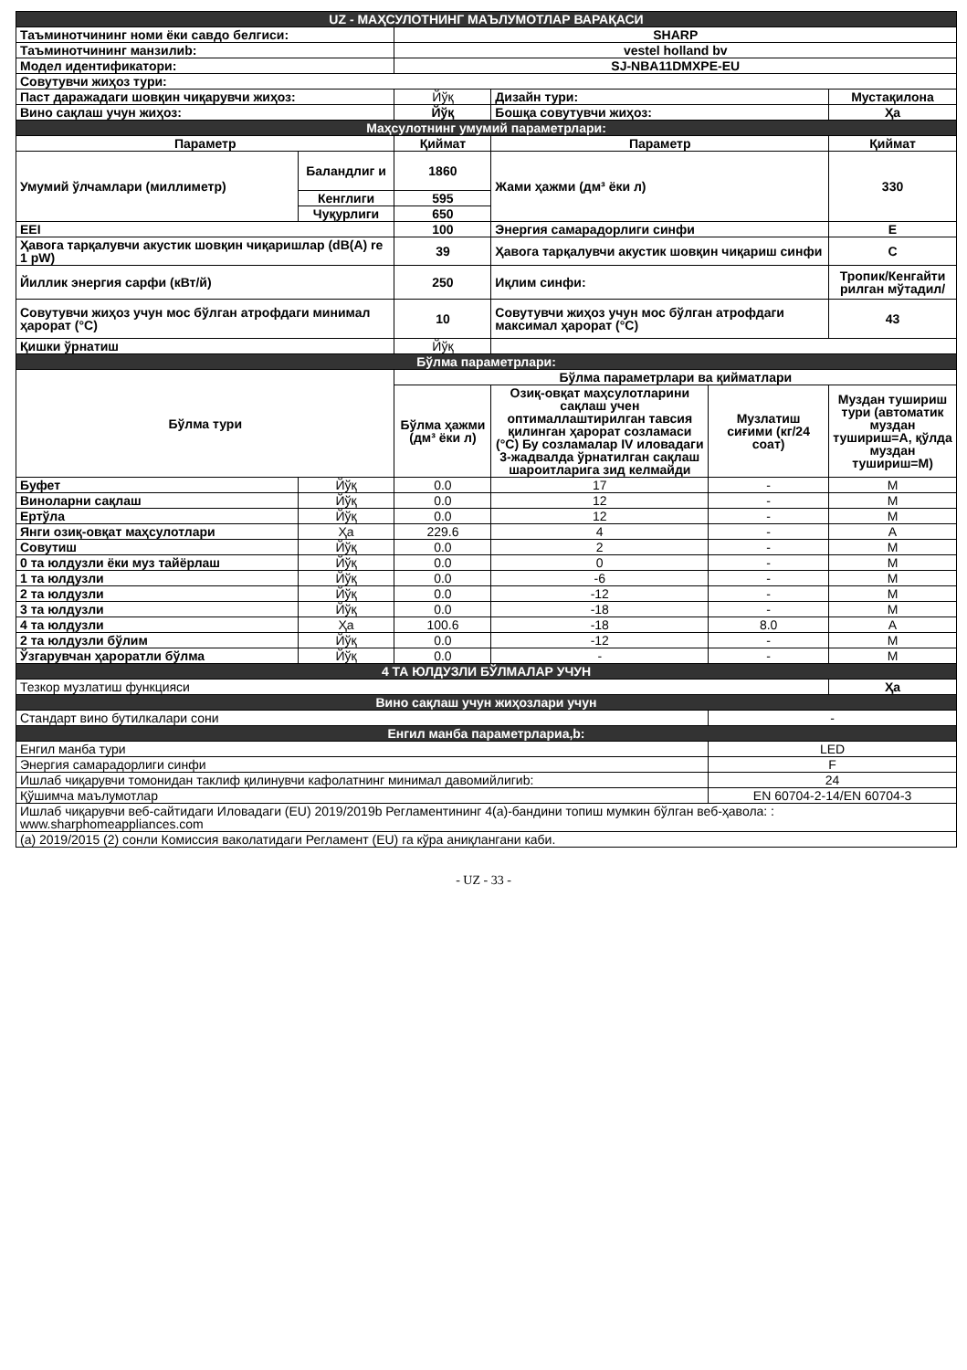| UZ - МАҲСУЛОТНИНГ МАЪЛУМОТЛАР ВАРАҚАСИ | | | | | |
| Таъминотчининг номи ёки савдо белгиси: | | SHARP | | | |
| Таъминотчининг манзилиb: | | vestel holland bv | | | |
| Модел идентификатори: | | SJ-NBA11DMXPE-EU | | | |
| Совутувчи жиҳоз тури: | | | | | |
| Паст даражадаги шовқин чиқарувчи жиҳоз: | | Йўқ | Дизайн тури: | | Мустақилона |
| Вино сақлаш учун жиҳоз: | | Йўқ | Бошқа совутувчи жиҳоз: | | Ҳа |
| Маҳсулотнинг умумий параметрлари: | | | | | |
| Параметр | | Қиймат | Параметр | | Қиймат |
| Умумий ўлчамлари (миллиметр) | Баландлиг и | 1860 | Жами ҳажми (дм³ ёки л) | | 330 |
| | Кенглиги | 595 | | | |
| | Чуқурлиги | 650 | | | |
| EEI | | 100 | Энергия самарадорлиги синфи | | E |
| Ҳавога тарқалувчи акустик шовқин чиқаришлар (dB(A) re 1 pW) | | 39 | Ҳавога тарқалувчи акустик шовқин чиқариш синфи | | C |
| Йиллик энергия сарфи (кВт/й) | | 250 | Иқлим синфи: | | Тропик/Кенгайти рилган мўтадил/ |
| Совутувчи жиҳоз учун мос бўлган атрофдаги минимал ҳарорат (°C) | | 10 | Совутувчи жиҳоз учун мос бўлган атрофдаги максимал ҳарорат (°C) | | 43 |
| Қишки ўрнатиш | | Йўқ | | | |
| Бўлма параметрлари: | | | | | |
| Бўлма тури | | Бўлма параметрлари ва қийматлари | | | |
| | | Бўлма ҳажми (дм³ ёки л) | Озиқ-овқат маҳсулотларини сақлаш учен оптималлаштирилган тавсия қилинган ҳарорат созламаси (°C) Бу созламалар IV иловадаги 3-жадвалда ўрнатилган сақлаш шароитларига зид келмайди | Музлатиш сиғими (кг/24 соат) | Муздан тушириш тури (автоматик муздан тушириш=A, қўлда муздан тушириш=M) |
| Буфет | Йўқ | 0.0 | 17 | - | M |
| Виноларни сақлаш | Йўқ | 0.0 | 12 | - | M |
| Ертўла | Йўқ | 0.0 | 12 | - | M |
| Янги озиқ-овқат маҳсулотлари | Ҳа | 229.6 | 4 | - | A |
| Совутиш | Йўқ | 0.0 | 2 | - | M |
| 0 та юлдузли ёки муз тайёрлаш | Йўқ | 0.0 | 0 | - | M |
| 1 та юлдузли | Йўқ | 0.0 | -6 | - | M |
| 2 та юлдузли | Йўқ | 0.0 | -12 | - | M |
| 3 та юлдузли | Йўқ | 0.0 | -18 | - | M |
| 4 та юлдузли | Ҳа | 100.6 | -18 | 8.0 | A |
| 2 та юлдузли бўлим | Йўқ | 0.0 | -12 | - | M |
| Ўзгарувчан ҳароратли бўлма | Йўқ | 0.0 | - | - | M |
| 4 ТА ЮЛДУЗЛИ БЎЛМАЛАР УЧУН | | | | | |
| Тезкор музлатиш функцияси | | | | | Ҳа |
| Вино сақлаш учун жиҳозлари учун | | | | | |
| Стандарт вино бутилкалари сони | | | | - | |
| Енгил манба параметрлариa,b: | | | | | |
| Енгил манба тури | | | | LED | |
| Энергия самарадорлиги синфи | | | | F | |
| Ишлаб чиқарувчи томонидан таклиф қилинувчи кафолатнинг минимал давомийлигиb: | | | | 24 | |
| Қўшимча маълумотлар | | | | EN 60704-2-14/EN 60704-3 | |
| Ишлаб чиқарувчи веб-сайтидаги Иловадаги (EU) 2019/2019b Регламентининг 4(а)-бандини топиш мумкин бўлган веб-ҳавола: : www.sharphomeappliances.com | | | | | |
| (a) 2019/2015 (2) сонли Комиссия ваколатидаги Регламент (EU) га кўра аниқлангани каби. | | | | | |
- UZ - 33 -